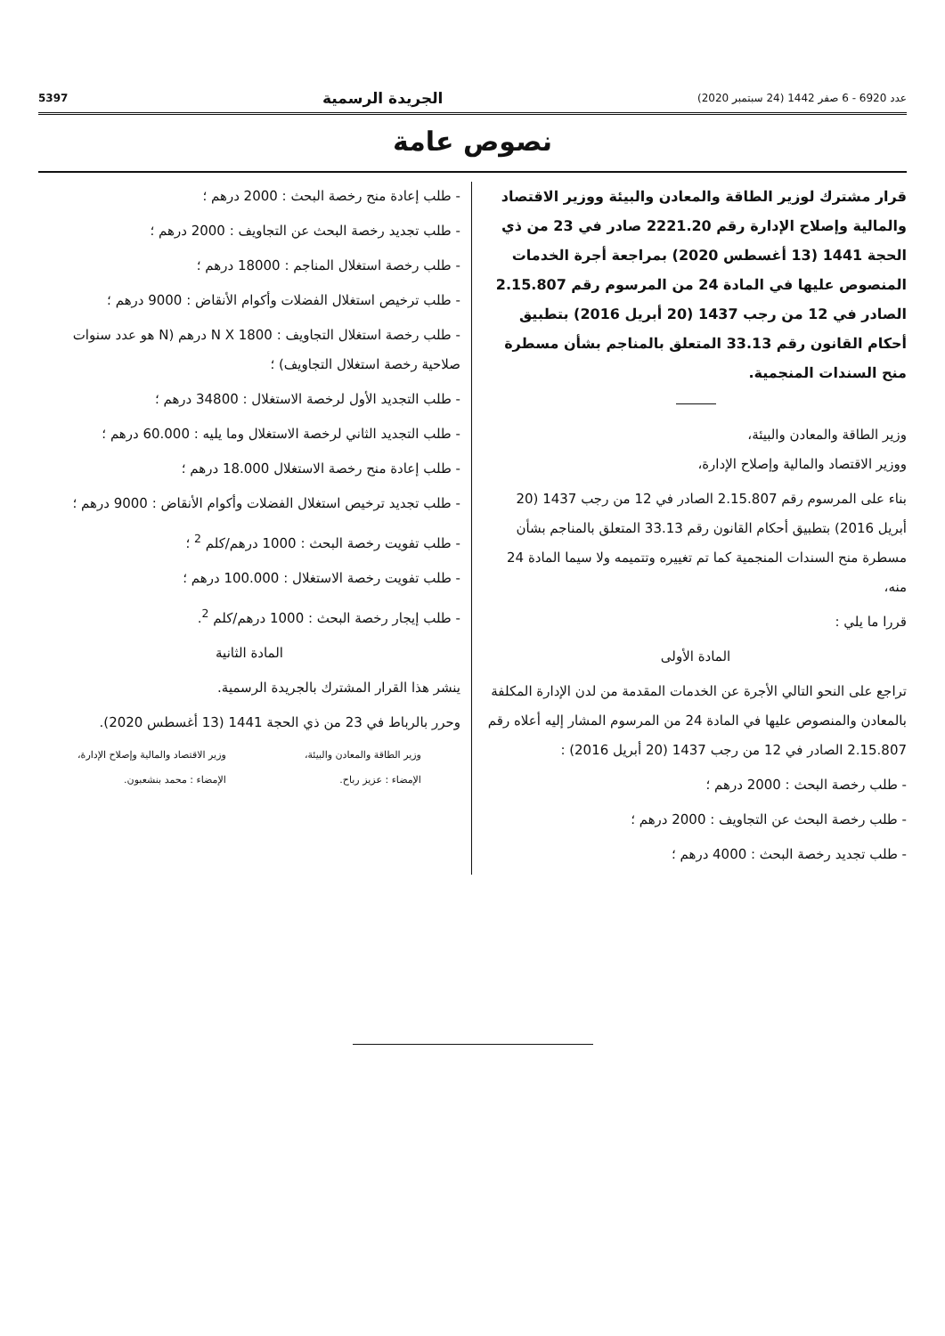عدد 6920 - 6 صفر 1442 (24 سبتمبر 2020) الجريدة الرسمية 5397
نصوص عامة
قرار مشترك لوزير الطاقة والمعادن والبيئة ووزير الاقتصاد والمالية وإصلاح الإدارة رقم 2221.20 صادر في 23 من ذي الحجة 1441 (13 أغسطس 2020) بمراجعة أجرة الخدمات المنصوص عليها في المادة 24 من المرسوم رقم 2.15.807 الصادر في 12 من رجب 1437 (20 أبريل 2016) بتطبيق أحكام القانون رقم 33.13 المتعلق بالمناجم بشأن مسطرة منح السندات المنجمية.
وزير الطاقة والمعادن والبيئة،
ووزير الاقتصاد والمالية وإصلاح الإدارة،
بناء على المرسوم رقم 2.15.807 الصادر في 12 من رجب 1437 (20 أبريل 2016) بتطبيق أحكام القانون رقم 33.13 المتعلق بالمناجم بشأن مسطرة منح السندات المنجمية كما تم تغييره وتتميمه ولا سيما المادة 24 منه،
قررا ما يلي :
المادة الأولى
تراجع على النحو التالي الأجرة عن الخدمات المقدمة من لدن الإدارة المكلفة بالمعادن والمنصوص عليها في المادة 24 من المرسوم المشار إليه أعلاه رقم 2.15.807 الصادر في 12 من رجب 1437 (20 أبريل 2016) :
- طلب رخصة البحث : 2000 درهم ؛
- طلب رخصة البحث عن التجاويف : 2000 درهم ؛
- طلب تجديد رخصة البحث : 4000 درهم ؛
- طلب إعادة منح رخصة البحث : 2000 درهم ؛
- طلب تجديد رخصة البحث عن التجاويف : 2000 درهم ؛
- طلب رخصة استغلال المناجم : 18000 درهم ؛
- طلب ترخيص استغلال الفضلات وأكوام الأنقاض : 9000 درهم ؛
- طلب رخصة استغلال التجاويف : N X 1800 درهم (N هو عدد سنوات صلاحية رخصة استغلال التجاويف) ؛
- طلب التجديد الأول لرخصة الاستغلال : 34800 درهم ؛
- طلب التجديد الثاني لرخصة الاستغلال وما يليه : 60.000 درهم ؛
- طلب إعادة منح رخصة الاستغلال 18.000 درهم ؛
- طلب تجديد ترخيص استغلال الفضلات وأكوام الأنقاض : 9000 درهم ؛
- طلب تفويت رخصة البحث : 1000 درهم/كلم <sup>2</sup> ؛
- طلب تفويت رخصة الاستغلال : 100.000 درهم ؛
- طلب إيجار رخصة البحث : 1000 درهم/كلم <sup>2</sup>.
المادة الثانية
ينشر هذا القرار المشترك بالجريدة الرسمية.
وحرر بالرباط في 23 من ذي الحجة 1441 (13 أغسطس 2020).
وزير الطاقة والمعادن والبيئة،
الإمضاء : عزيز رباح.
وزير الاقتصاد والمالية وإصلاح الإدارة،
الإمضاء : محمد بنشعبون.